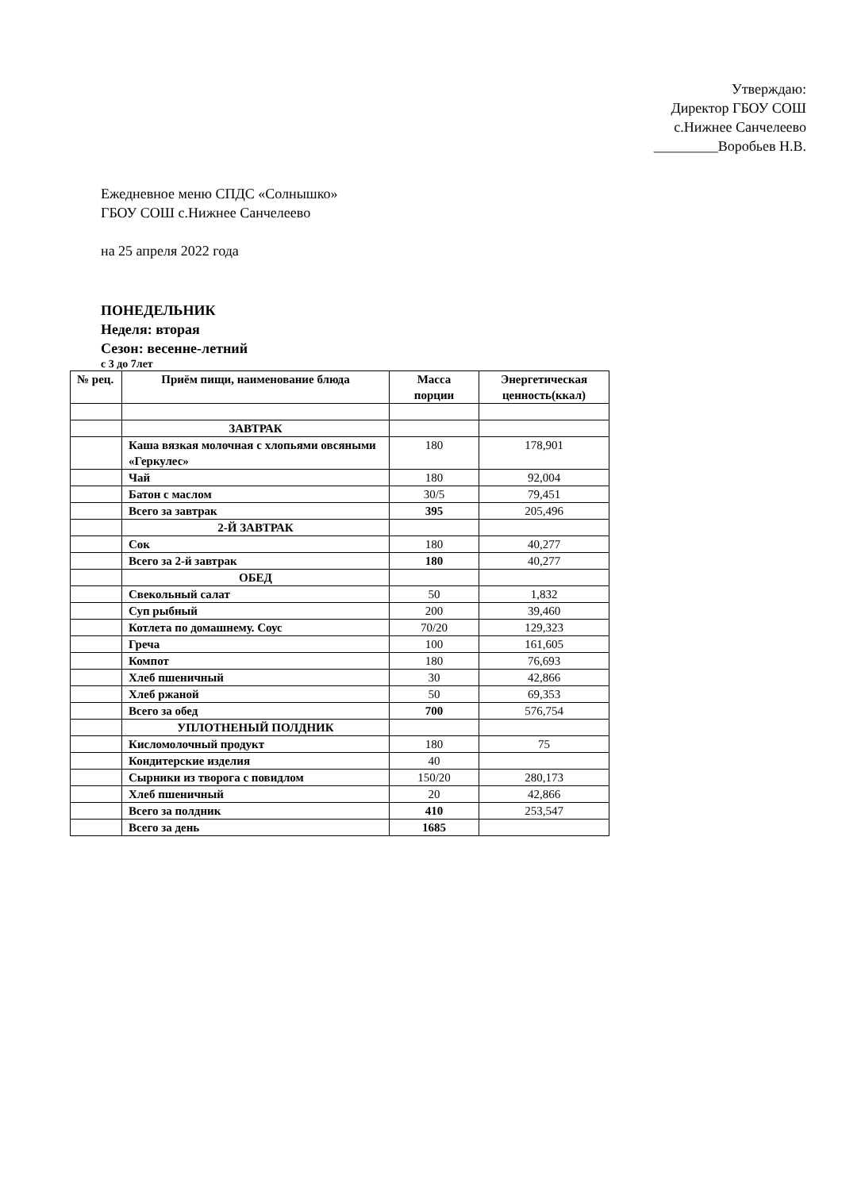Утверждаю:
Директор ГБОУ СОШ
с.Нижнее Санчелеево
_________Воробьев Н.В.
Ежедневное меню СПДС «Солнышко»
ГБОУ СОШ с.Нижнее Санчелеево
на 25 апреля 2022 года
ПОНЕДЕЛЬНИК
Неделя: вторая
Сезон: весенне-летний
с 3 до 7лет
| № рец. | Приём пищи, наименование блюда | Масса порции | Энергетическая ценность(ккал) |
| --- | --- | --- | --- |
| | ЗАВТРАК | | |
| | Каша вязкая молочная с хлопьями овсяными «Геркулес» | 180 | 178,901 |
| | Чай | 180 | 92,004 |
| | Батон с маслом | 30/5 | 79,451 |
| | Всего за завтрак | 395 | 205,496 |
| | 2-Й ЗАВТРАК | | |
| | Сок | 180 | 40,277 |
| | Всего за 2-й завтрак | 180 | 40,277 |
| | ОБЕД | | |
| | Свекольный салат | 50 | 1,832 |
| | Суп рыбный | 200 | 39,460 |
| | Котлета по домашнему. Соус | 70/20 | 129,323 |
| | Греча | 100 | 161,605 |
| | Компот | 180 | 76,693 |
| | Хлеб пшеничный | 30 | 42,866 |
| | Хлеб ржаной | 50 | 69,353 |
| | Всего за обед | 700 | 576,754 |
| | УПЛОТНЕНЫЙ ПОЛДНИК | | |
| | Кисломолочный продукт | 180 | 75 |
| | Кондитерские изделия | 40 | |
| | Сырники из творога с повидлом | 150/20 | 280,173 |
| | Хлеб пшеничный | 20 | 42,866 |
| | Всего за полдник | 410 | 253,547 |
| | Всего за день | 1685 | |